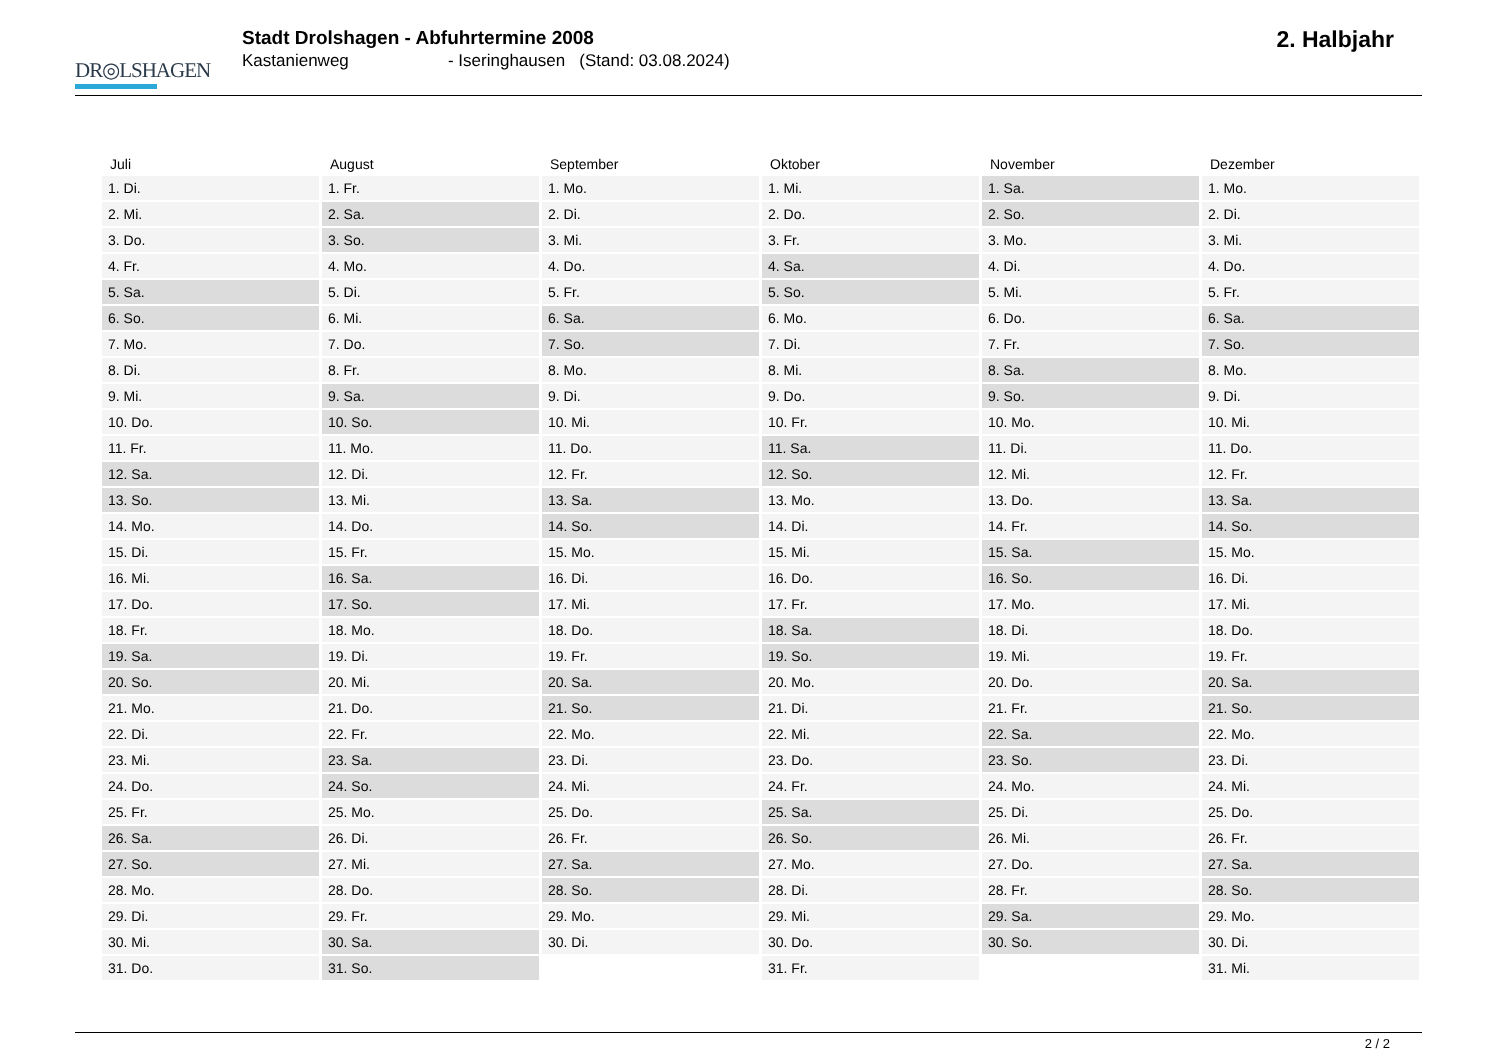DR◎LSHAGEN
Stadt Drolshagen - Abfuhrtermine 2008
Kastanienweg - Iseringhausen (Stand: 03.08.2024)
2. Halbjahr
| Juli | August | September | Oktober | November | Dezember |
| --- | --- | --- | --- | --- | --- |
| 1. Di. | 1. Fr. | 1. Mo. | 1. Mi. | 1. Sa. | 1. Mo. |
| 2. Mi. | 2. Sa. | 2. Di. | 2. Do. | 2. So. | 2. Di. |
| 3. Do. | 3. So. | 3. Mi. | 3. Fr. | 3. Mo. | 3. Mi. |
| 4. Fr. | 4. Mo. | 4. Do. | 4. Sa. | 4. Di. | 4. Do. |
| 5. Sa. | 5. Di. | 5. Fr. | 5. So. | 5. Mi. | 5. Fr. |
| 6. So. | 6. Mi. | 6. Sa. | 6. Mo. | 6. Do. | 6. Sa. |
| 7. Mo. | 7. Do. | 7. So. | 7. Di. | 7. Fr. | 7. So. |
| 8. Di. | 8. Fr. | 8. Mo. | 8. Mi. | 8. Sa. | 8. Mo. |
| 9. Mi. | 9. Sa. | 9. Di. | 9. Do. | 9. So. | 9. Di. |
| 10. Do. | 10. So. | 10. Mi. | 10. Fr. | 10. Mo. | 10. Mi. |
| 11. Fr. | 11. Mo. | 11. Do. | 11. Sa. | 11. Di. | 11. Do. |
| 12. Sa. | 12. Di. | 12. Fr. | 12. So. | 12. Mi. | 12. Fr. |
| 13. So. | 13. Mi. | 13. Sa. | 13. Mo. | 13. Do. | 13. Sa. |
| 14. Mo. | 14. Do. | 14. So. | 14. Di. | 14. Fr. | 14. So. |
| 15. Di. | 15. Fr. | 15. Mo. | 15. Mi. | 15. Sa. | 15. Mo. |
| 16. Mi. | 16. Sa. | 16. Di. | 16. Do. | 16. So. | 16. Di. |
| 17. Do. | 17. So. | 17. Mi. | 17. Fr. | 17. Mo. | 17. Mi. |
| 18. Fr. | 18. Mo. | 18. Do. | 18. Sa. | 18. Di. | 18. Do. |
| 19. Sa. | 19. Di. | 19. Fr. | 19. So. | 19. Mi. | 19. Fr. |
| 20. So. | 20. Mi. | 20. Sa. | 20. Mo. | 20. Do. | 20. Sa. |
| 21. Mo. | 21. Do. | 21. So. | 21. Di. | 21. Fr. | 21. So. |
| 22. Di. | 22. Fr. | 22. Mo. | 22. Mi. | 22. Sa. | 22. Mo. |
| 23. Mi. | 23. Sa. | 23. Di. | 23. Do. | 23. So. | 23. Di. |
| 24. Do. | 24. So. | 24. Mi. | 24. Fr. | 24. Mo. | 24. Mi. |
| 25. Fr. | 25. Mo. | 25. Do. | 25. Sa. | 25. Di. | 25. Do. |
| 26. Sa. | 26. Di. | 26. Fr. | 26. So. | 26. Mi. | 26. Fr. |
| 27. So. | 27. Mi. | 27. Sa. | 27. Mo. | 27. Do. | 27. Sa. |
| 28. Mo. | 28. Do. | 28. So. | 28. Di. | 28. Fr. | 28. So. |
| 29. Di. | 29. Fr. | 29. Mo. | 29. Mi. | 29. Sa. | 29. Mo. |
| 30. Mi. | 30. Sa. | 30. Di. | 30. Do. | 30. So. | 30. Di. |
| 31. Do. | 31. So. | | 31. Fr. | | 31. Mi. |
2 / 2